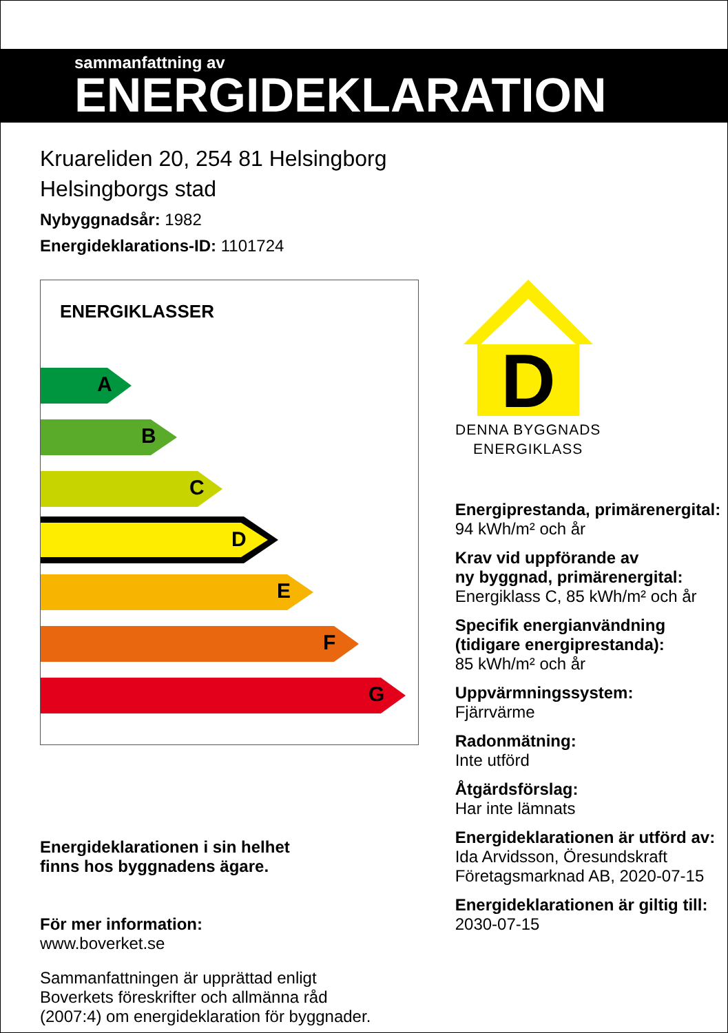sammanfattning av
ENERGIDEKLARATION
Kruareliden 20, 254 81 Helsingborg
Helsingborgs stad
Nybyggnadsår: 1982
Energideklarations-ID: 1101724
ENERGIKLASSER
A
B
C
D
E
F
G
Energideklarationen i sin helhet
finns hos byggnadens ägare.
För mer information:
www.boverket.se
Sammanfattningen är upprättad enligt
Boverkets föreskrifter och allmänna råd
(2007:4) om energideklaration för byggnader.
D
DENNA BYGGNADS
ENERGIKLASS
Energiprestanda, primärenergital:
94 kWh/m² och år
Krav vid uppförande av
ny byggnad, primärenergital:
Energiklass C, 85 kWh/m² och år
Specifik energianvändning
(tidigare energiprestanda):
85 kWh/m² och år
Uppvärmningssystem:
Fjärrvärme
Radonmätning:
Inte utförd
Åtgärdsförslag:
Har inte lämnats
Energideklarationen är utförd av:
Ida Arvidsson, Öresundskraft
Företagsmarknad AB, 2020-07-15
Energideklarationen är giltig till:
2030-07-15